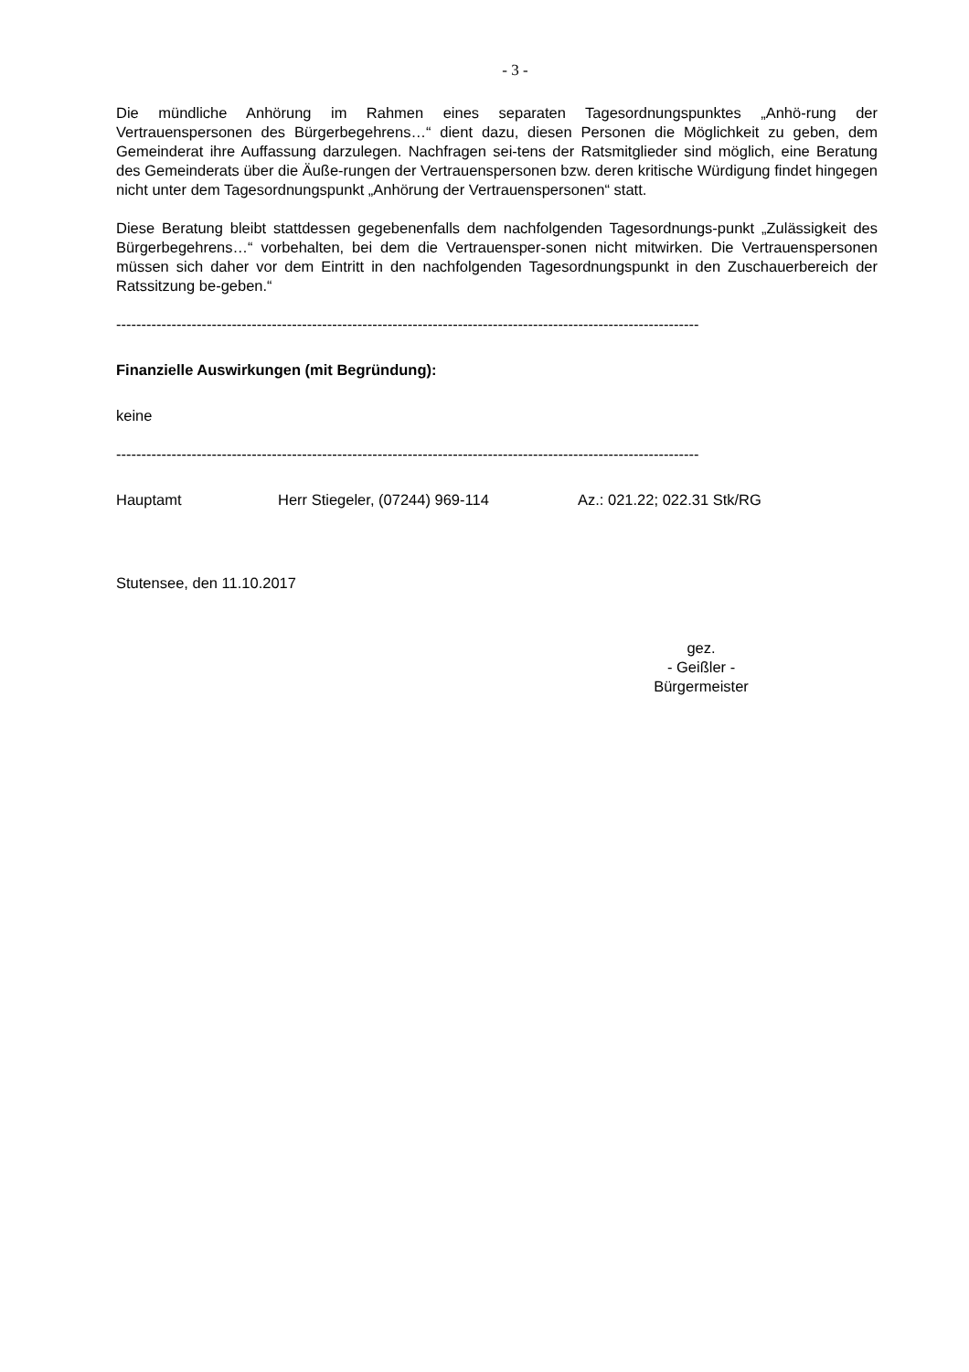- 3 -
Die mündliche Anhörung im Rahmen eines separaten Tagesordnungspunktes „Anhö-rung der Vertrauenspersonen des Bürgerbegehrens…“ dient dazu, diesen Personen die Möglichkeit zu geben, dem Gemeinderat ihre Auffassung darzulegen. Nachfragen sei-tens der Ratsmitglieder sind möglich, eine Beratung des Gemeinderats über die Äuße-rungen der Vertrauenspersonen bzw. deren kritische Würdigung findet hingegen nicht unter dem Tagesordnungspunkt „Anhörung der Vertrauenspersonen“ statt.
Diese Beratung bleibt stattdessen gegebenenfalls dem nachfolgenden Tagesordnungs-punkt „Zulässigkeit des Bürgerbegehrens…“ vorbehalten, bei dem die Vertrauensper-sonen nicht mitwirken. Die Vertrauenspersonen müssen sich daher vor dem Eintritt in den nachfolgenden Tagesordnungspunkt in den Zuschauerbereich der Ratssitzung be-geben.“
--------------------------------------------------------------------------------------------------------------------
Finanzielle Auswirkungen (mit Begründung):
keine
--------------------------------------------------------------------------------------------------------------------
Hauptamt Herr Stiegeler, (07244) 969-114 Az.: 021.22; 022.31 Stk/RG
Stutensee, den 11.10.2017
gez.
- Geißler -
Bürgermeister